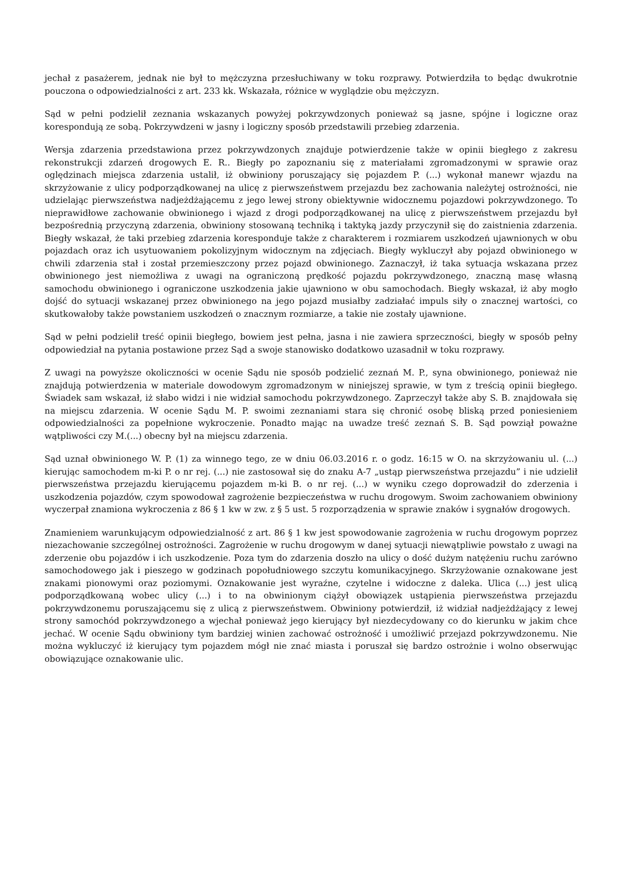jechał z pasażerem, jednak nie był to mężczyzna przesłuchiwany w toku rozprawy. Potwierdziła to będąc dwukrotnie pouczona o odpowiedzialności z art. 233 kk. Wskazała, różnice w wyglądzie obu mężczyzn.
Sąd w pełni podzielił zeznania wskazanych powyżej pokrzywdzonych ponieważ są jasne, spójne i logiczne oraz korespondują ze sobą. Pokrzywdzeni w jasny i logiczny sposób przedstawili przebieg zdarzenia.
Wersja zdarzenia przedstawiona przez pokrzywdzonych znajduje potwierdzenie także w opinii biegłego z zakresu rekonstrukcji zdarzeń drogowych E. R.. Biegły po zapoznaniu się z materiałami zgromadzonymi w sprawie oraz oględzinach miejsca zdarzenia ustalił, iż obwiniony poruszający się pojazdem P. (...) wykonał manewr wjazdu na skrzyżowanie z ulicy podporządkowanej na ulicę z pierwszeństwem przejazdu bez zachowania należytej ostrożności, nie udzielając pierwszeństwa nadjeżdżającemu z jego lewej strony obiektywnie widocznemu pojazdowi pokrzywdzonego. To nieprawidłowe zachowanie obwinionego i wjazd z drogi podporządkowanej na ulicę z pierwszeństwem przejazdu był bezpośrednią przyczyną zdarzenia, obwiniony stosowaną techniką i taktyką jazdy przyczynił się do zaistnienia zdarzenia. Biegły wskazał, że taki przebieg zdarzenia koresponduje także z charakterem i rozmiarem uszkodzeń ujawnionych w obu pojazdach oraz ich usytuowaniem pokolizyjnym widocznym na zdjęciach. Biegły wykluczył aby pojazd obwinionego w chwili zdarzenia stał i został przemieszczony przez pojazd obwinionego. Zaznaczył, iż taka sytuacja wskazana przez obwinionego jest niemożliwa z uwagi na ograniczoną prędkość pojazdu pokrzywdzonego, znaczną masę własną samochodu obwinionego i ograniczone uszkodzenia jakie ujawniono w obu samochodach. Biegły wskazał, iż aby mogło dojść do sytuacji wskazanej przez obwinionego na jego pojazd musiałby zadziałać impuls siły o znacznej wartości, co skutkowałoby także powstaniem uszkodzeń o znacznym rozmiarze, a takie nie zostały ujawnione.
Sąd w pełni podzielił treść opinii biegłego, bowiem jest pełna, jasna i nie zawiera sprzeczności, biegły w sposób pełny odpowiedział na pytania postawione przez Sąd a swoje stanowisko dodatkowo uzasadnił w toku rozprawy.
Z uwagi na powyższe okoliczności w ocenie Sądu nie sposób podzielić zeznań M. P., syna obwinionego, ponieważ nie znajdują potwierdzenia w materiale dowodowym zgromadzonym w niniejszej sprawie, w tym z treścią opinii biegłego. Świadek sam wskazał, iż słabo widzi i nie widział samochodu pokrzywdzonego. Zaprzeczył także aby S. B. znajdowała się na miejscu zdarzenia. W ocenie Sądu M. P. swoimi zeznaniami stara się chronić osobę bliską przed poniesieniem odpowiedzialności za popełnione wykroczenie. Ponadto mając na uwadze treść zeznań S. B. Sąd powziął poważne wątpliwości czy M.(...) obecny był na miejscu zdarzenia.
Sąd uznał obwinionego W. P. (1) za winnego tego, ze w dniu 06.03.2016 r. o godz. 16:15 w O. na skrzyżowaniu ul. (...) kierując samochodem m-ki P. o nr rej. (...) nie zastosował się do znaku A-7 „ustąp pierwszeństwa przejazdu” i nie udzielił pierwszeństwa przejazdu kierującemu pojazdem m-ki B. o nr rej. (...) w wyniku czego doprowadził do zderzenia i uszkodzenia pojazdów, czym spowodował zagrożenie bezpieczeństwa w ruchu drogowym. Swoim zachowaniem obwiniony wyczerpał znamiona wykroczenia z 86 § 1 kw w zw. z § 5 ust. 5 rozporządzenia w sprawie znaków i sygnałów drogowych.
Znamieniem warunkującym odpowiedzialność z art. 86 § 1 kw jest spowodowanie zagrożenia w ruchu drogowym poprzez niezachowanie szczególnej ostrożności. Zagrożenie w ruchu drogowym w danej sytuacji niewątpliwie powstało z uwagi na zderzenie obu pojazdów i ich uszkodzenie. Poza tym do zdarzenia doszło na ulicy o dość dużym natężeniu ruchu zarówno samochodowego jak i pieszego w godzinach popołudniowego szczytu komunikacyjnego. Skrzyżowanie oznakowane jest znakami pionowymi oraz poziomymi. Oznakowanie jest wyraźne, czytelne i widoczne z daleka. Ulica (...) jest ulicą podporządkowaną wobec ulicy (...) i to na obwinionym ciążył obowiązek ustąpienia pierwszeństwa przejazdu pokrzywdzonemu poruszającemu się z ulicą z pierwszeństwem. Obwiniony potwierdził, iż widział nadjeżdżający z lewej strony samochód pokrzywdzonego a wjechał ponieważ jego kierujący był niezdecydowany co do kierunku w jakim chce jechać. W ocenie Sądu obwiniony tym bardziej winien zachować ostrożność i umożliwić przejazd pokrzywdzonemu. Nie można wykluczyć iż kierujący tym pojazdem mógł nie znać miasta i poruszał się bardzo ostrożnie i wolno obserwując obowiązujące oznakowanie ulic.